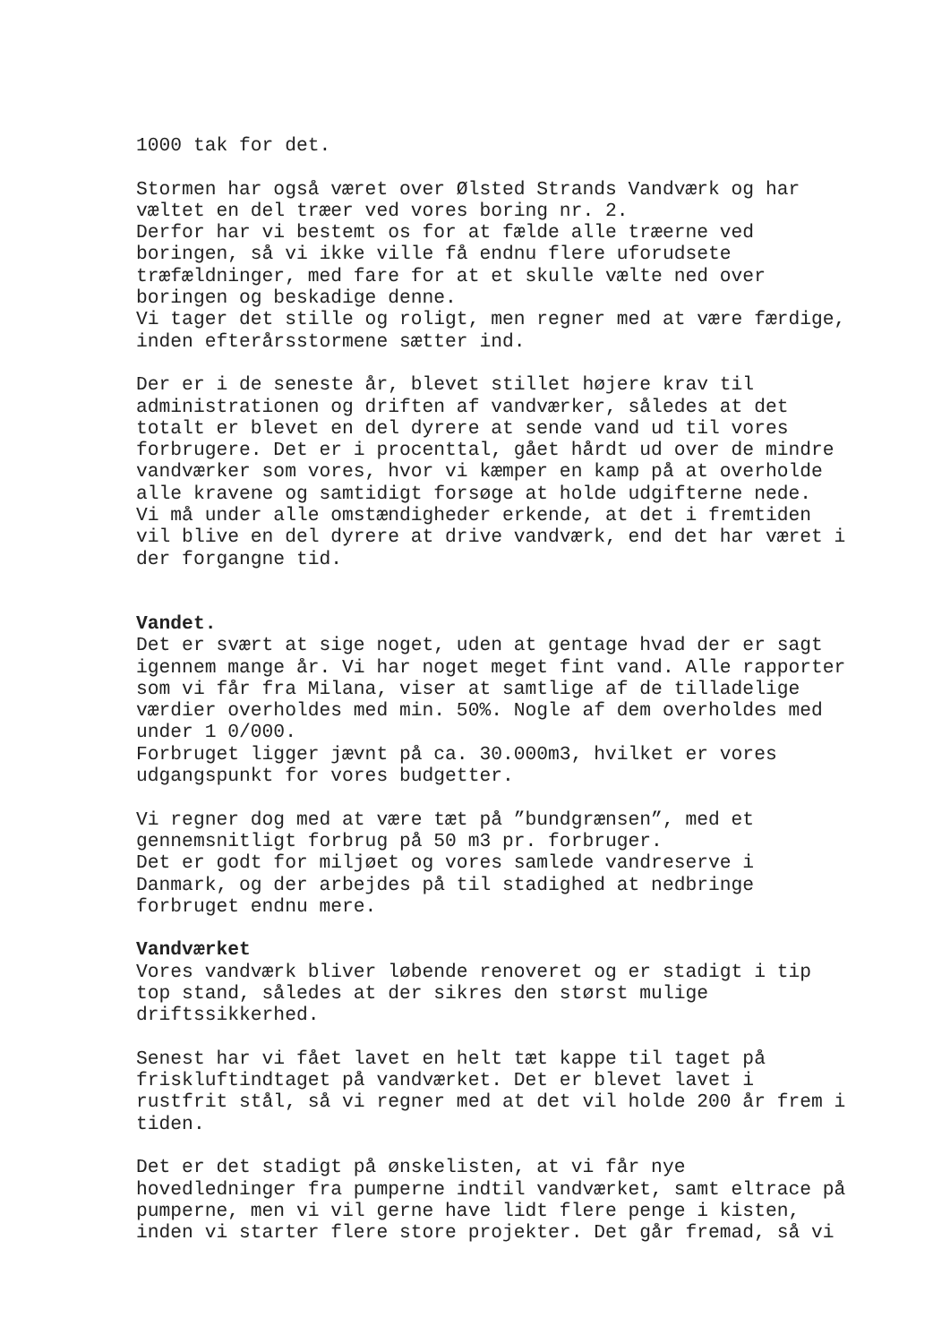1000 tak for det.
Stormen har også været over Ølsted Strands Vandværk og har væltet en del træer ved vores boring nr. 2. Derfor har vi bestemt os for at fælde alle træerne ved boringen, så vi ikke ville få endnu flere uforudsete træfældninger, med fare for at et skulle vælte ned over boringen og beskadige denne. Vi tager det stille og roligt, men regner med at være færdige, inden efterårsstormene sætter ind.
Der er i de seneste år, blevet stillet højere krav til administrationen og driften af vandværker, således at det totalt er blevet en del dyrere at sende vand ud til vores forbrugere. Det er i procenttal, gået hårdt ud over de mindre vandværker som vores, hvor vi kæmper en kamp på at overholde alle kravene og samtidigt forsøge at holde udgifterne nede. Vi må under alle omstændigheder erkende, at det i fremtiden vil blive en del dyrere at drive vandværk, end det har været i der forgangne tid.
Vandet. Det er svært at sige noget, uden at gentage hvad der er sagt igennem mange år. Vi har noget meget fint vand. Alle rapporter som vi får fra Milana, viser at samtlige af de tilladelige værdier overholdes med min. 50%. Nogle af dem overholdes med under 1 0/000. Forbruget ligger jævnt på ca. 30.000m3, hvilket er vores udgangspunkt for vores budgetter.
Vi regner dog med at være tæt på ”bundgrænsen”, med et gennemsnitligt forbrug på 50 m3 pr. forbruger. Det er godt for miljøet og vores samlede vandreserve i Danmark, og der arbejdes på til stadighed at nedbringe forbruget endnu mere.
Vandværket Vores vandværk bliver løbende renoveret og er stadigt i tip top stand, således at der sikres den størst mulige driftssikkerhed.
Senest har vi fået lavet en helt tæt kappe til taget på friskluftindtaget på vandværket. Det er blevet lavet i rustfrit stål, så vi regner med at det vil holde 200 år frem i tiden.
Det er det stadigt på ønskelisten, at vi får nye hovedledninger fra pumperne indtil vandværket, samt eltrace på pumperne, men vi vil gerne have lidt flere penge i kisten, inden vi starter flere store projekter. Det går fremad, så vi